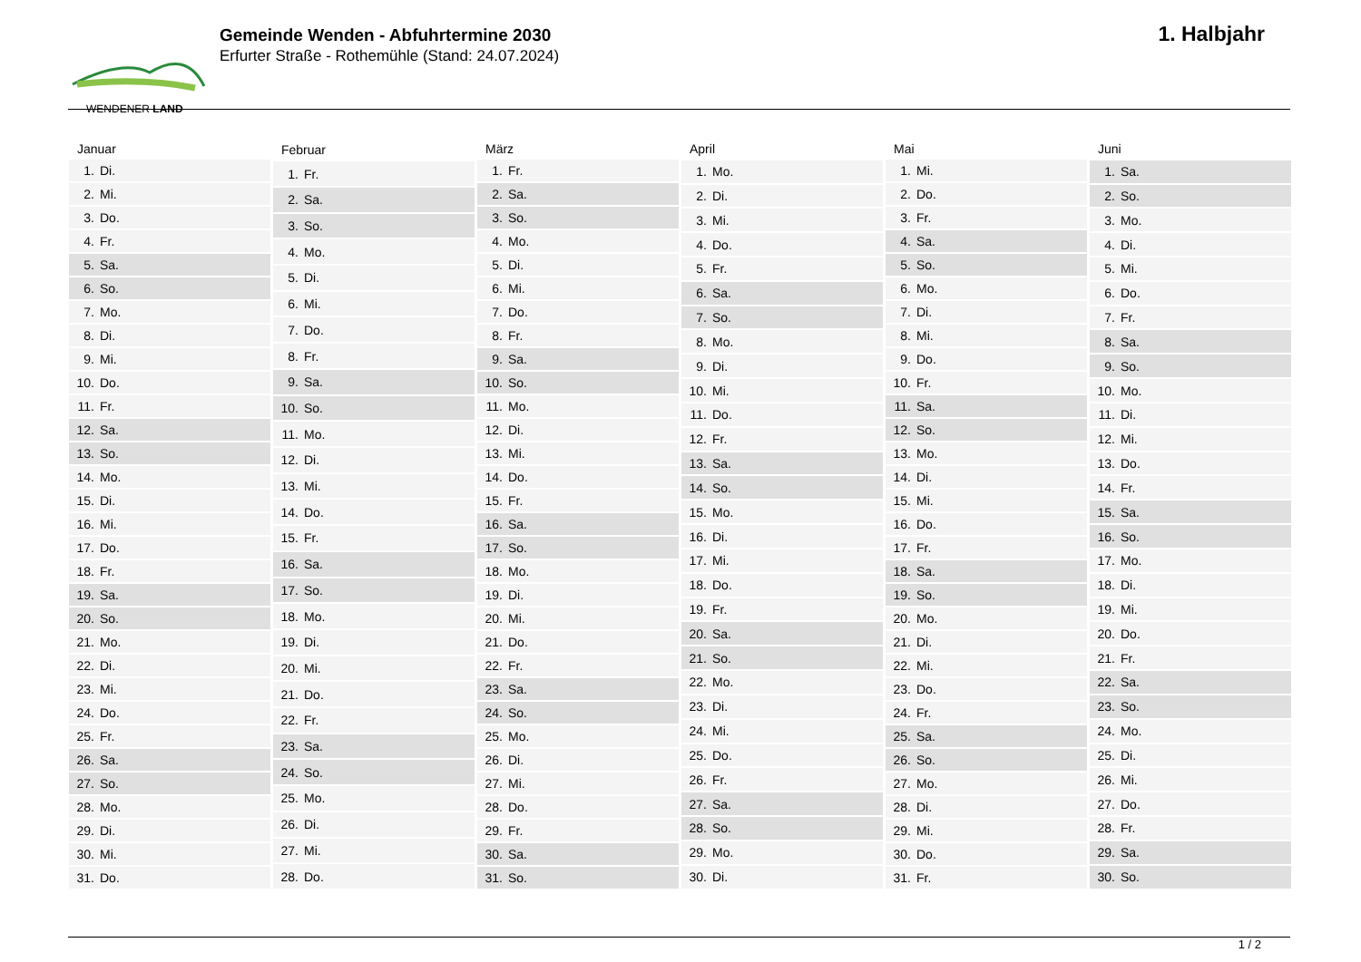WENDENER LAND
Gemeinde Wenden - Abfuhrtermine 2030
Erfurter Straße - Rothemühle (Stand: 24.07.2024)
1. Halbjahr
| Januar | |
| --- | --- |
| 1. | Di. |
| 2. | Mi. |
| 3. | Do. |
| 4. | Fr. |
| 5. | Sa. |
| 6. | So. |
| 7. | Mo. |
| 8. | Di. |
| 9. | Mi. |
| 10. | Do. |
| 11. | Fr. |
| 12. | Sa. |
| 13. | So. |
| 14. | Mo. |
| 15. | Di. |
| 16. | Mi. |
| 17. | Do. |
| 18. | Fr. |
| 19. | Sa. |
| 20. | So. |
| 21. | Mo. |
| 22. | Di. |
| 23. | Mi. |
| 24. | Do. |
| 25. | Fr. |
| 26. | Sa. |
| 27. | So. |
| 28. | Mo. |
| 29. | Di. |
| 30. | Mi. |
| 31. | Do. |
| Februar | |
| --- | --- |
| 1. | Fr. |
| 2. | Sa. |
| 3. | So. |
| 4. | Mo. |
| 5. | Di. |
| 6. | Mi. |
| 7. | Do. |
| 8. | Fr. |
| 9. | Sa. |
| 10. | So. |
| 11. | Mo. |
| 12. | Di. |
| 13. | Mi. |
| 14. | Do. |
| 15. | Fr. |
| 16. | Sa. |
| 17. | So. |
| 18. | Mo. |
| 19. | Di. |
| 20. | Mi. |
| 21. | Do. |
| 22. | Fr. |
| 23. | Sa. |
| 24. | So. |
| 25. | Mo. |
| 26. | Di. |
| 27. | Mi. |
| 28. | Do. |
| März | |
| --- | --- |
| 1. | Fr. |
| 2. | Sa. |
| 3. | So. |
| 4. | Mo. |
| 5. | Di. |
| 6. | Mi. |
| 7. | Do. |
| 8. | Fr. |
| 9. | Sa. |
| 10. | So. |
| 11. | Mo. |
| 12. | Di. |
| 13. | Mi. |
| 14. | Do. |
| 15. | Fr. |
| 16. | Sa. |
| 17. | So. |
| 18. | Mo. |
| 19. | Di. |
| 20. | Mi. |
| 21. | Do. |
| 22. | Fr. |
| 23. | Sa. |
| 24. | So. |
| 25. | Mo. |
| 26. | Di. |
| 27. | Mi. |
| 28. | Do. |
| 29. | Fr. |
| 30. | Sa. |
| 31. | So. |
| April | |
| --- | --- |
| 1. | Mo. |
| 2. | Di. |
| 3. | Mi. |
| 4. | Do. |
| 5. | Fr. |
| 6. | Sa. |
| 7. | So. |
| 8. | Mo. |
| 9. | Di. |
| 10. | Mi. |
| 11. | Do. |
| 12. | Fr. |
| 13. | Sa. |
| 14. | So. |
| 15. | Mo. |
| 16. | Di. |
| 17. | Mi. |
| 18. | Do. |
| 19. | Fr. |
| 20. | Sa. |
| 21. | So. |
| 22. | Mo. |
| 23. | Di. |
| 24. | Mi. |
| 25. | Do. |
| 26. | Fr. |
| 27. | Sa. |
| 28. | So. |
| 29. | Mo. |
| 30. | Di. |
| Mai | |
| --- | --- |
| 1. | Mi. |
| 2. | Do. |
| 3. | Fr. |
| 4. | Sa. |
| 5. | So. |
| 6. | Mo. |
| 7. | Di. |
| 8. | Mi. |
| 9. | Do. |
| 10. | Fr. |
| 11. | Sa. |
| 12. | So. |
| 13. | Mo. |
| 14. | Di. |
| 15. | Mi. |
| 16. | Do. |
| 17. | Fr. |
| 18. | Sa. |
| 19. | So. |
| 20. | Mo. |
| 21. | Di. |
| 22. | Mi. |
| 23. | Do. |
| 24. | Fr. |
| 25. | Sa. |
| 26. | So. |
| 27. | Mo. |
| 28. | Di. |
| 29. | Mi. |
| 30. | Do. |
| 31. | Fr. |
| Juni | |
| --- | --- |
| 1. | Sa. |
| 2. | So. |
| 3. | Mo. |
| 4. | Di. |
| 5. | Mi. |
| 6. | Do. |
| 7. | Fr. |
| 8. | Sa. |
| 9. | So. |
| 10. | Mo. |
| 11. | Di. |
| 12. | Mi. |
| 13. | Do. |
| 14. | Fr. |
| 15. | Sa. |
| 16. | So. |
| 17. | Mo. |
| 18. | Di. |
| 19. | Mi. |
| 20. | Do. |
| 21. | Fr. |
| 22. | Sa. |
| 23. | So. |
| 24. | Mo. |
| 25. | Di. |
| 26. | Mi. |
| 27. | Do. |
| 28. | Fr. |
| 29. | Sa. |
| 30. | So. |
1 / 2